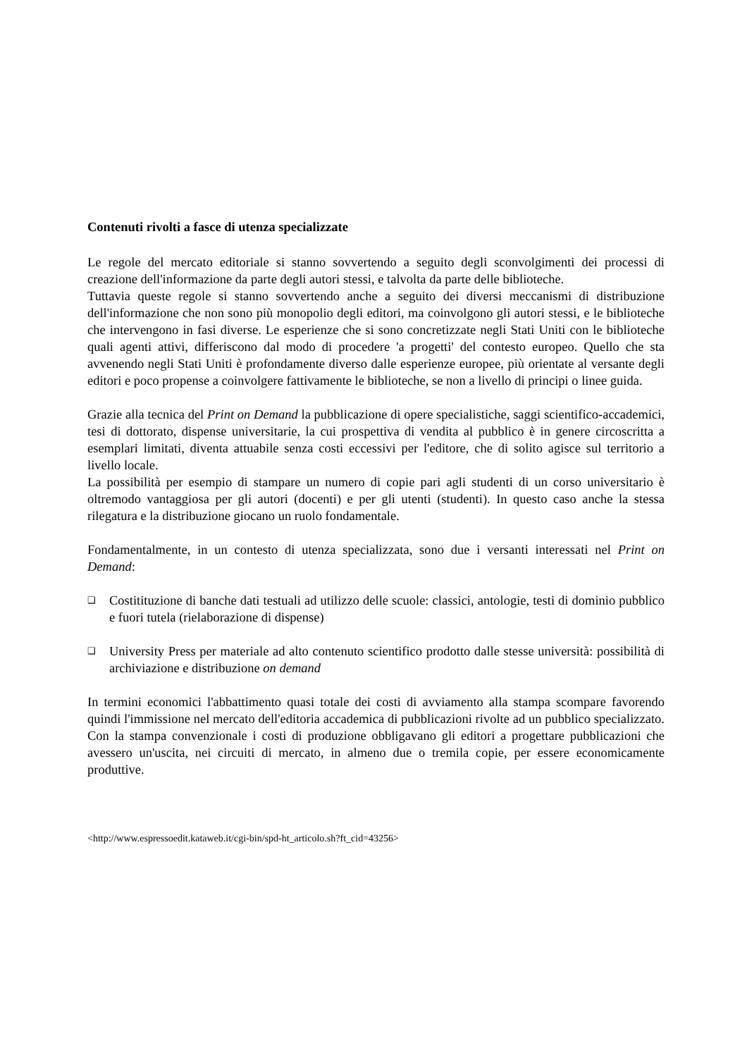Contenuti rivolti a fasce di utenza specializzate
Le regole del mercato editoriale si stanno sovvertendo a seguito degli sconvolgimenti dei processi di creazione dell'informazione da parte degli autori stessi, e talvolta da parte delle biblioteche.
Tuttavia queste regole si stanno sovvertendo anche a seguito dei diversi meccanismi di distribuzione dell'informazione che non sono più monopolio degli editori, ma coinvolgono gli autori stessi, e le biblioteche che intervengono in fasi diverse. Le esperienze che si sono concretizzate negli Stati Uniti con le biblioteche quali agenti attivi, differiscono dal modo di procedere 'a progetti' del contesto europeo. Quello che sta avvenendo negli Stati Uniti è profondamente diverso dalle esperienze europee, più orientate al versante degli editori e poco propense a coinvolgere fattivamente le biblioteche, se non a livello di principi o linee guida.
Grazie alla tecnica del Print on Demand la pubblicazione di opere specialistiche, saggi scientifico-accademici, tesi di dottorato, dispense universitarie, la cui prospettiva di vendita al pubblico è in genere circoscritta a esemplari limitati, diventa attuabile senza costi eccessivi per l'editore, che di solito agisce sul territorio a livello locale.
La possibilità per esempio di stampare un numero di copie pari agli studenti di un corso universitario è oltremodo vantaggiosa per gli autori (docenti) e per gli utenti (studenti). In questo caso anche la stessa rilegatura e la distribuzione giocano un ruolo fondamentale.
Fondamentalmente, in un contesto di utenza specializzata, sono due i versanti interessati nel Print on Demand:
❑ Costitituzione di banche dati testuali ad utilizzo delle scuole: classici, antologie, testi di dominio pubblico e fuori tutela (rielaborazione di dispense)
❑ University Press per materiale ad alto contenuto scientifico prodotto dalle stesse università: possibilità di archiviazione e distribuzione on demand
In termini economici l'abbattimento quasi totale dei costi di avviamento alla stampa scompare favorendo quindi l'immissione nel mercato dell'editoria accademica di pubblicazioni rivolte ad un pubblico specializzato. Con la stampa convenzionale i costi di produzione obbligavano gli editori a progettare pubblicazioni che avessero un'uscita, nei circuiti di mercato, in almeno due o tremila copie, per essere economicamente produttive.
<http://www.espressoedit.kataweb.it/cgi-bin/spd-ht_articolo.sh?ft_cid=43256>